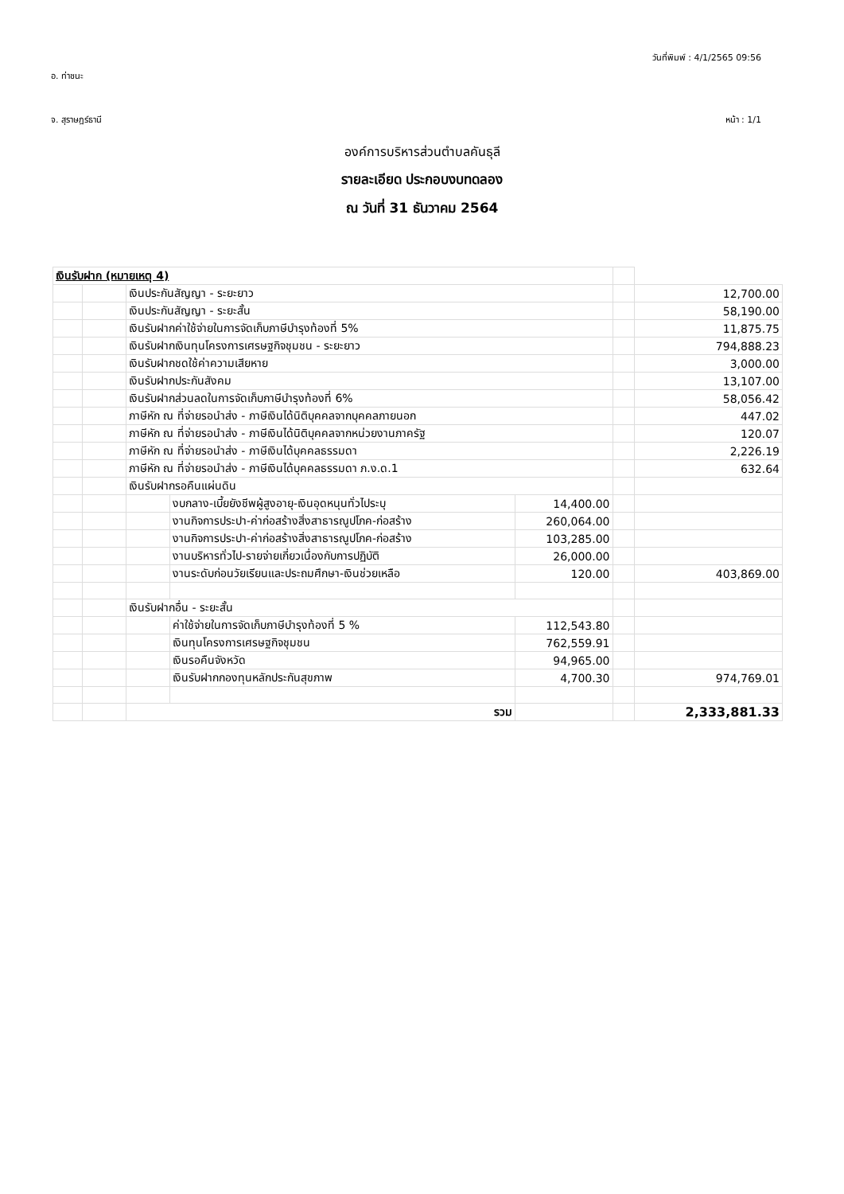วันที่พิมพ์ : 4/1/2565 09:56
อ. ท่าชนะ
จ. สุราษฎร์ธานี หน้า : 1/1
องค์การบริหารส่วนตำบลคันธุลี
รายละเอียด ประกอบงบทดลอง
ณ วันที่ 31 ธันวาคม 2564
| เงินรับฝาก (หมายเหตุ 4) | | | | | | |
| | | เงินประกันสัญญา - ระยะยาว | | | | 12,700.00 |
| | | เงินประกันสัญญา - ระยะสั้น | | | | 58,190.00 |
| | | เงินรับฝากค่าใช้จ่ายในการจัดเก็บภาษีบำรุงท้องที่ 5% | | | | 11,875.75 |
| | | เงินรับฝากเงินทุนโครงการเศรษฐกิจชุมชน - ระยะยาว | | | | 794,888.23 |
| | | เงินรับฝากชดใช้ค่าความเสียหาย | | | | 3,000.00 |
| | | เงินรับฝากประกันสังคม | | | | 13,107.00 |
| | | เงินรับฝากส่วนลดในการจัดเก็บภาษีบำรุงท้องที่ 6% | | | | 58,056.42 |
| | | ภาษีหัก ณ ที่จ่ายรอนำส่ง - ภาษีเงินได้นิติบุคคลจากบุคคลภายนอก | | | | 447.02 |
| | | ภาษีหัก ณ ที่จ่ายรอนำส่ง - ภาษีเงินได้นิติบุคคลจากหน่วยงานภาครัฐ | | | | 120.07 |
| | | ภาษีหัก ณ ที่จ่ายรอนำส่ง - ภาษีเงินได้บุคคลธรรมดา | | | | 2,226.19 |
| | | ภาษีหัก ณ ที่จ่ายรอนำส่ง - ภาษีเงินได้บุคคลธรรมดา ภ.ง.ด.1 | | | | 632.64 |
| | | เงินรับฝากรอคืนแผ่นดิน | | | | |
| | | | งบกลาง-เบี้ยยังชีพผู้สูงอายุ-เงินอุดหนุนทั่วไประบุ | 14,400.00 | | |
| | | | งานกิจการประปา-ค่าก่อสร้างสิ่งสาธารณูปโภค-ก่อสร้าง | 260,064.00 | | |
| | | | งานกิจการประปา-ค่าก่อสร้างสิ่งสาธารณูปโภค-ก่อสร้าง | 103,285.00 | | |
| | | | งานบริหารทั่วไป-รายจ่ายเกี่ยวเนื่องกับการปฏิบัติ | 26,000.00 | | |
| | | | งานระดับก่อนวัยเรียนและประถมศึกษา-เงินช่วยเหลือ | 120.00 | | 403,869.00 |
| | | เงินรับฝากอื่น - ระยะสั้น | | | | |
| | | | ค่าใช้จ่ายในการจัดเก็บภาษีบำรุงท้องที่ 5 % | 112,543.80 | | |
| | | | เงินทุนโครงการเศรษฐกิจชุมชน | 762,559.91 | | |
| | | | เงินรอคืนจังหวัด | 94,965.00 | | |
| | | | เงินรับฝากกองทุนหลักประกันสุขภาพ | 4,700.30 | | 974,769.01 |
| | | รวม | | | | 2,333,881.33 |